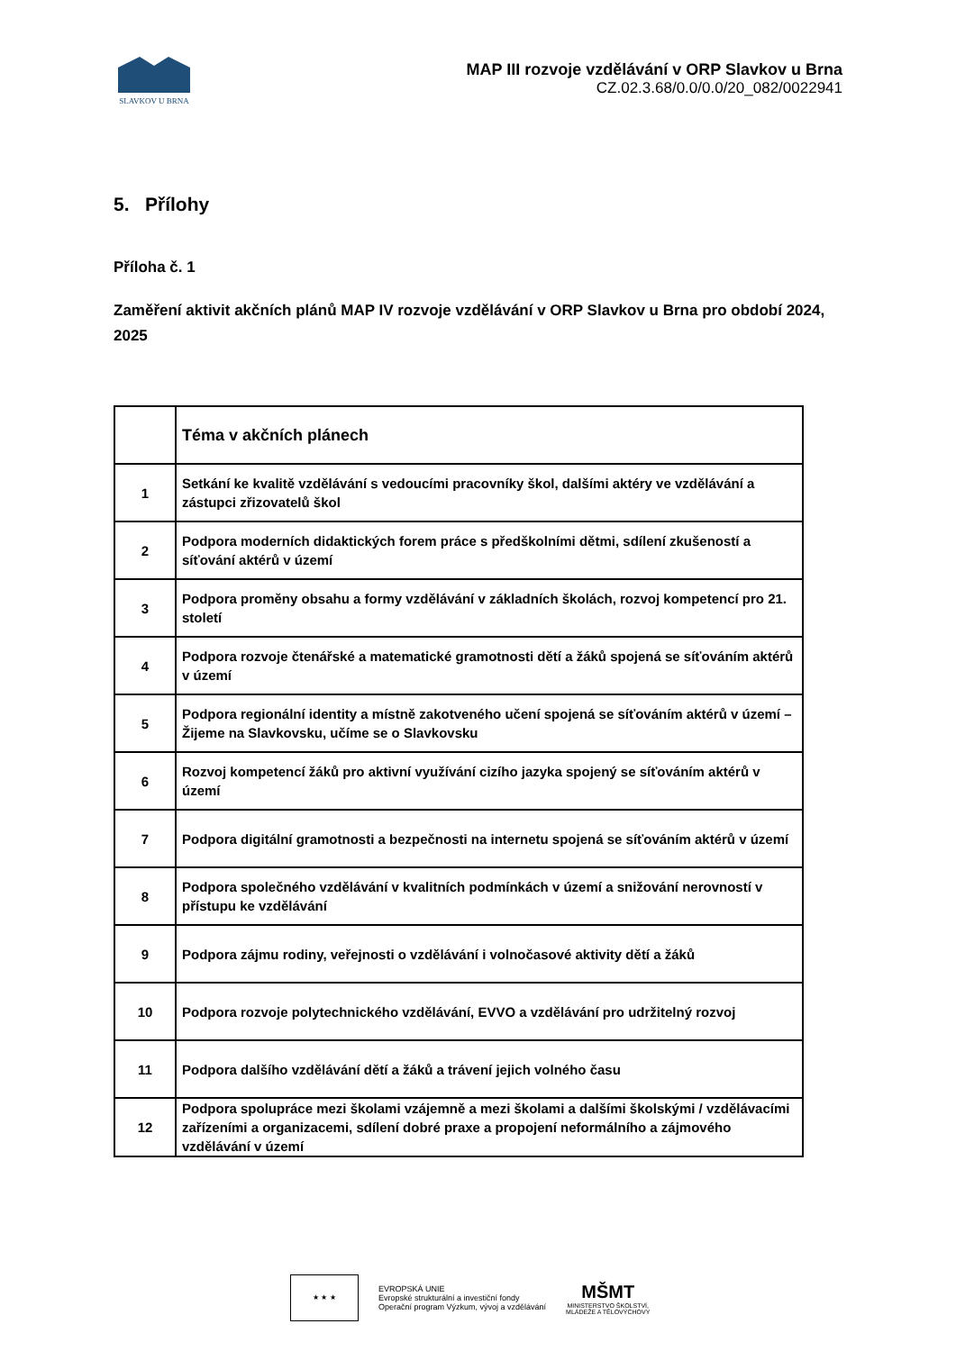SLAVKOV U BRNA
MAP III rozvoje vzdělávání v ORP Slavkov u Brna
CZ.02.3.68/0.0/0.0/20_082/0022941
5. Přílohy
Příloha č. 1
Zaměření aktivit akčních plánů MAP IV rozvoje vzdělávání v ORP Slavkov u Brna pro období 2024, 2025
| | Téma v akčních plánech |
| 1 | Setkání ke kvalitě vzdělávání s vedoucími pracovníky škol, dalšími aktéry ve vzdělávání a zástupci zřizovatelů škol |
| 2 | Podpora moderních didaktických forem práce s předškolními dětmi, sdílení zkušeností a síťování aktérů v území |
| 3 | Podpora proměny obsahu a formy vzdělávání v základních školách, rozvoj kompetencí pro 21. století |
| 4 | Podpora rozvoje čtenářské a matematické gramotnosti dětí a žáků spojená se síťováním aktérů v území |
| 5 | Podpora regionální identity a místně zakotveného učení spojená se síťováním aktérů v území – Žijeme na Slavkovsku, učíme se o Slavkovsku |
| 6 | Rozvoj kompetencí žáků pro aktivní využívání cizího jazyka spojený se síťováním aktérů v území |
| 7 | Podpora digitální gramotnosti a bezpečnosti na internetu spojená se síťováním aktérů v území |
| 8 | Podpora společného vzdělávání v kvalitních podmínkách v území a snižování nerovností v přístupu ke vzdělávání |
| 9 | Podpora zájmu rodiny, veřejnosti o vzdělávání i volnočasové aktivity dětí a žáků |
| 10 | Podpora rozvoje polytechnického vzdělávání, EVVO a vzdělávání pro udržitelný rozvoj |
| 11 | Podpora dalšího vzdělávání dětí a žáků a trávení jejich volného času |
| 12 | Podpora spolupráce mezi školami vzájemně a mezi školami a dalšími školskými / vzdělávacími zařízeními a organizacemi, sdílení dobré praxe a propojení neformálního a zájmového vzdělávání v území |
★ ★ ★
EVROPSKÁ UNIE
Evropské strukturální a investiční fondy
Operační program Výzkum, vývoj a vzdělávání
MŠMT
MINISTERSTVO ŠKOLSTVÍ,
MLÁDEŽE A TĚLOVÝCHOVY